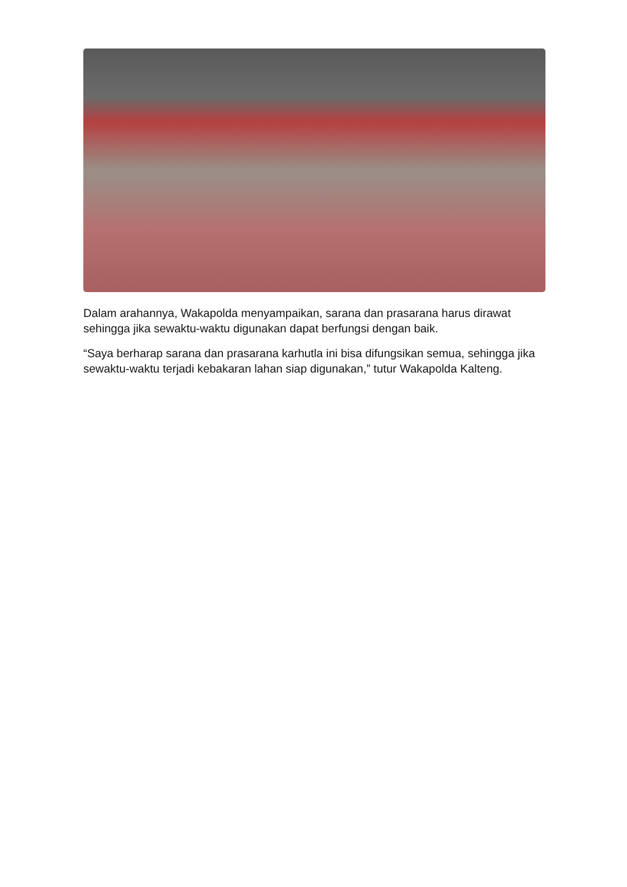Dalam arahannya, Wakapolda menyampaikan, sarana dan prasarana harus dirawat sehingga jika sewaktu-waktu digunakan dapat berfungsi dengan baik.
“Saya berharap sarana dan prasarana karhutla ini bisa difungsikan semua, sehingga jika sewaktu-waktu terjadi kebakaran lahan siap digunakan,” tutur Wakapolda Kalteng.